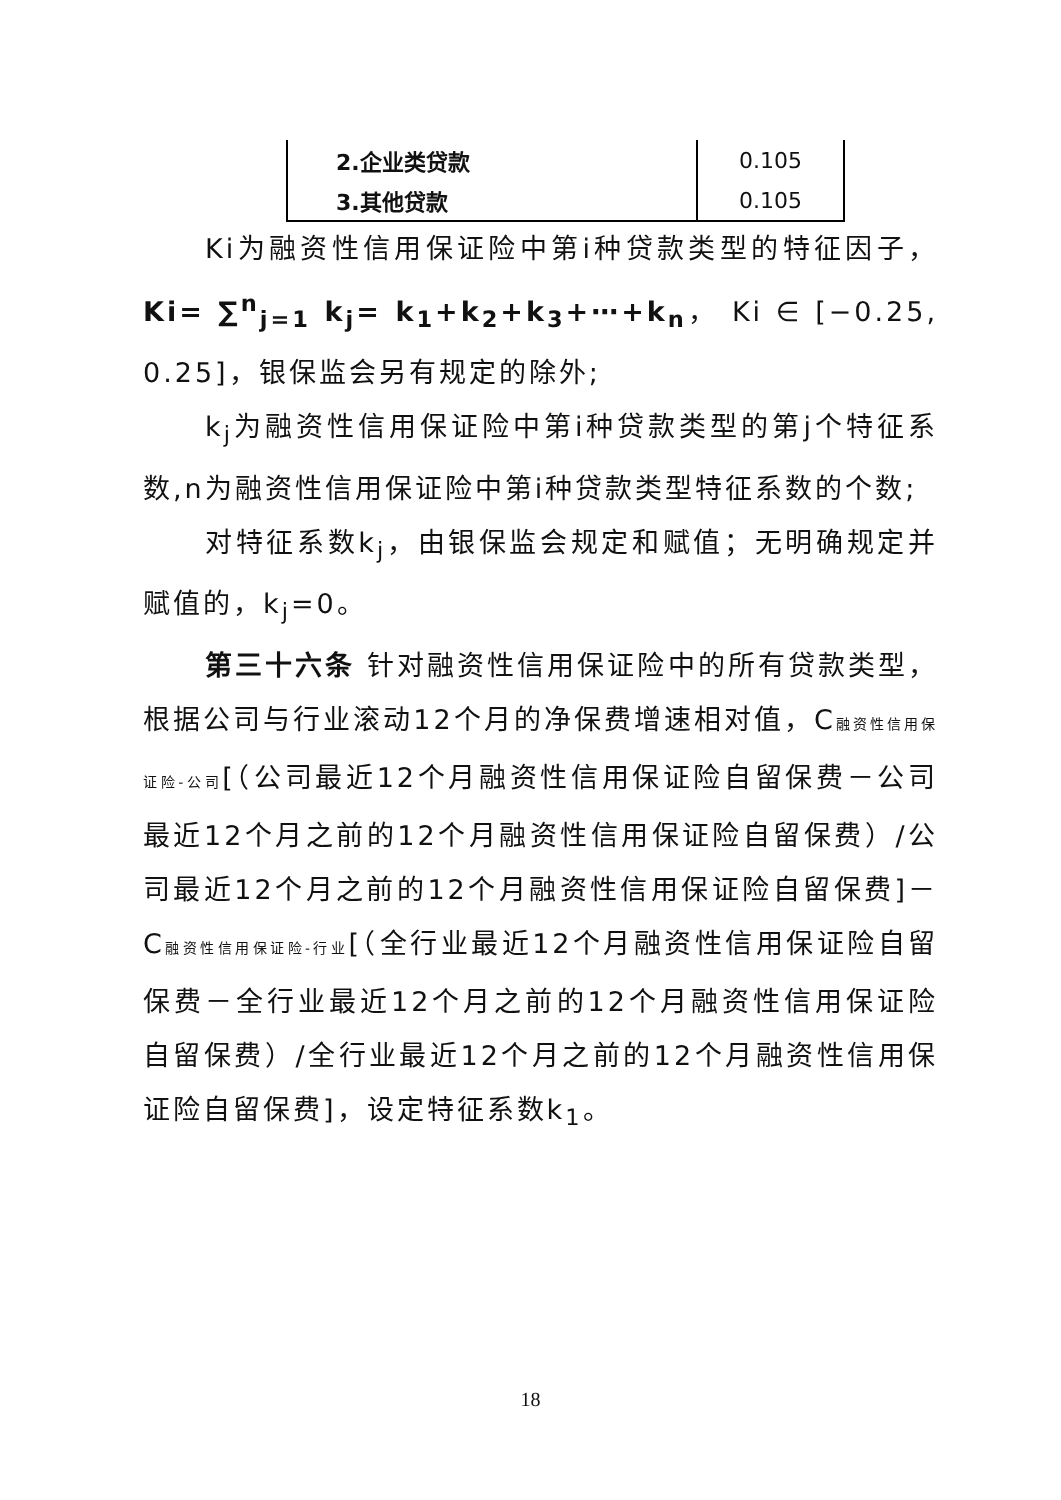| 2.企业类贷款 | 0.105 |
| 3.其他贷款 | 0.105 |
Ki为融资性信用保证险中第i种贷款类型的特征因子， Ki= ∑<sup>n</sup><sub>j=1</sub> k<sub>j</sub>= k<sub>1</sub>+k<sub>2</sub>+k<sub>3</sub>+⋯+k<sub>n</sub>， Ki ∈ [−0.25, 0.25]，银保监会另有规定的除外;
k<sub>j</sub>为融资性信用保证险中第i种贷款类型的第j个特征系数,n为融资性信用保证险中第i种贷款类型特征系数的个数;
对特征系数k<sub>j</sub>，由银保监会规定和赋值；无明确规定并赋值的，k<sub>j</sub>=0。
第三十六条 针对融资性信用保证险中的所有贷款类型，根据公司与行业滚动12个月的净保费增速相对值，C融资性信用保证险-公司[（公司最近12个月融资性信用保证险自留保费－公司最近12个月之前的12个月融资性信用保证险自留保费）/公司最近12个月之前的12个月融资性信用保证险自留保费]－ C融资性信用保证险-行业[（全行业最近12个月融资性信用保证险自留保费－全行业最近12个月之前的12个月融资性信用保证险自留保费）/全行业最近12个月之前的12个月融资性信用保证险自留保费]，设定特征系数k<sub>1</sub>。
18